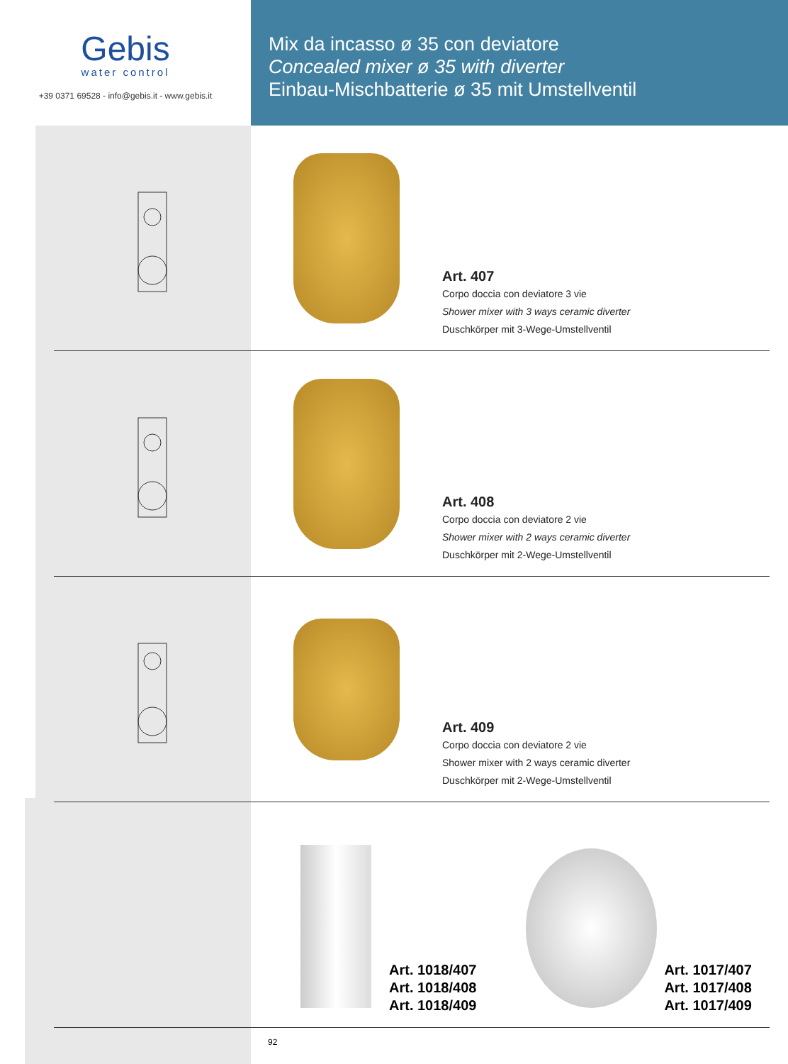Gebis
water control
+39 0371 69528 - info@gebis.it - www.gebis.it
Mix da incasso ø 35 con deviatore
Concealed mixer ø 35 with diverter
Einbau-Mischbatterie ø 35 mit Umstellventil
Art. 407
Corpo doccia con deviatore 3 vie
Shower mixer with 3 ways ceramic diverter
Duschkörper mit 3-Wege-Umstellventil
Art. 408
Corpo doccia con deviatore 2 vie
Shower mixer with 2 ways ceramic diverter
Duschkörper mit 2-Wege-Umstellventil
Art. 409
Corpo doccia con deviatore 2 vie
Shower mixer with 2 ways ceramic diverter
Duschkörper mit 2-Wege-Umstellventil
Art. 1018/407
Art. 1018/408
Art. 1018/409
Art. 1017/407
Art. 1017/408
Art. 1017/409
92